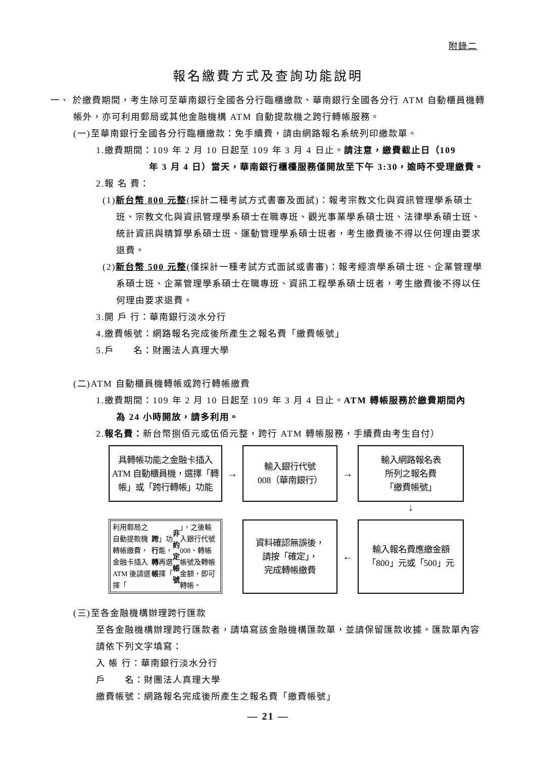附錄二
報名繳費方式及查詢功能說明
一、 於繳費期間，考生除可至華南銀行全國各分行臨櫃繳款、華南銀行全國各分行 ATM 自動櫃員機轉帳外，亦可利用郵局或其他金融機構 ATM 自動提款機之跨行轉帳服務。
(一)至華南銀行全國各分行臨櫃繳款：免手續費，請由網路報名系統列印繳款單。
1.繳費期間：109 年 2 月 10 日起至 109 年 3 月 4 日止。請注意，繳費截止日（109
年 3 月 4 日）當天，華南銀行櫃檯服務僅開放至下午 3:30，逾時不受理繳費。
2.報 名 費：
(1)新台幣 800 元整(採計二種考試方式書審及面試)：報考宗教文化與資訊管理學系碩士班、宗教文化與資訊管理學系碩士在職專班、觀光事業學系碩士班、法律學系碩士班、統計資訊與精算學系碩士班、運動管理學系碩士班者，考生繳費後不得以任何理由要求退費。
(2)新台幣 500 元整(僅採計一種考試方式面試或書審)：報考經濟學系碩士班、企業管理學系碩士班、企業管理學系碩士在職專班、資訊工程學系碩士班者，考生繳費後不得以任何理由要求退費。
3.開 戶 行：華南銀行淡水分行
4.繳費帳號：網路報名完成後所產生之報名費「繳費帳號」
5.戶　　名：財團法人真理大學
(二)ATM 自動櫃員機轉帳或跨行轉帳繳費
1.繳費期間：109 年 2 月 10 日起至 109 年 3 月 4 日止。ATM 轉帳服務於繳費期間內
為 24 小時開放，請多利用。
2.報名費：新台幣捌佰元或伍佰元整，跨行 ATM 轉帳服務，手續費由考生自付）
具轉帳功能之金融卡插入 ATM 自動櫃員機，選擇「轉帳」或「跨行轉帳」功能
→
輸入銀行代號
008（華南銀行）
→
輸入網路報名表
所列之報名費
「繳費帳號」
↓
利用郵局之自動提款機轉帳繳費，金融卡插入 ATM 後請選擇「 跨行轉帳 」功能，再選擇「 非約定帳號 」，之後輸入銀行代號 008、轉帳帳號及轉帳金額，即可轉帳。
資料確認無誤後，
請按「確定」，
完成轉帳繳費
←
輸入報名費應繳金額
「800」元或「500」元
(三)至各金融機構辦理跨行匯款
至各金融機構辦理跨行匯款者，請填寫該金融機構匯款單，並請保留匯款收據。匯款單內容請依下列文字填寫：
入 帳 行：華南銀行淡水分行
戶　　名：財團法人真理大學
繳費帳號：網路報名完成後所產生之報名費「繳費帳號」
— 21 —